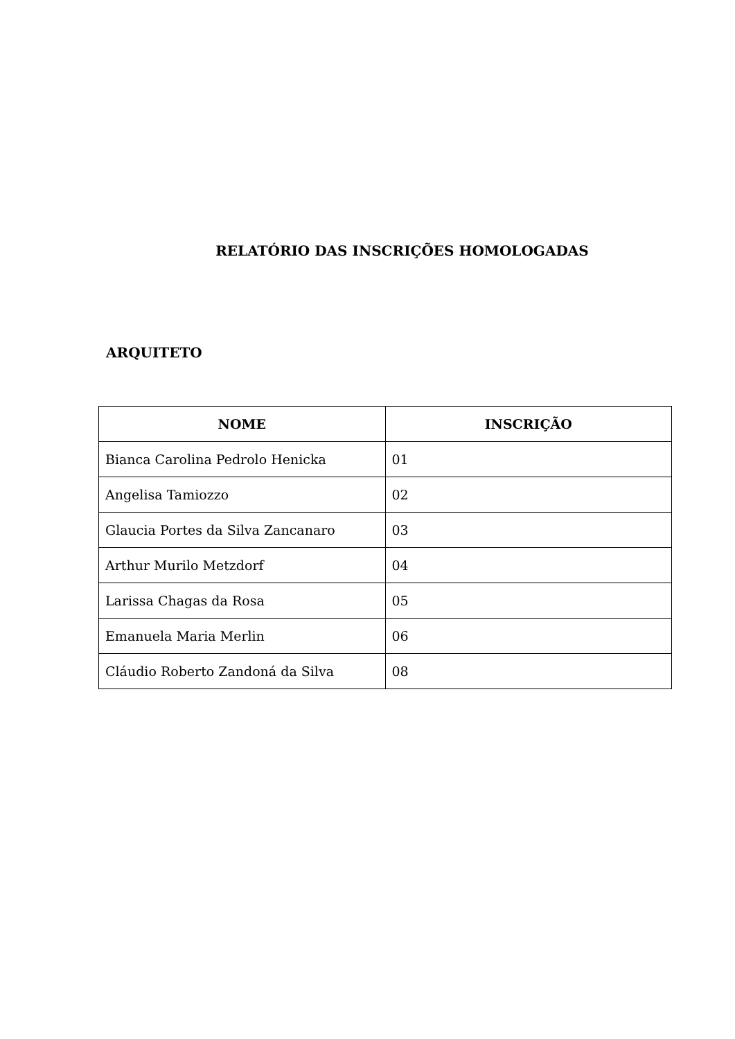RELATÓRIO DAS INSCRIÇÕES HOMOLOGADAS
ARQUITETO
| NOME | INSCRIÇÃO |
| --- | --- |
| Bianca Carolina Pedrolo Henicka | 01 |
| Angelisa Tamiozzo | 02 |
| Glaucia Portes da Silva Zancanaro | 03 |
| Arthur Murilo Metzdorf | 04 |
| Larissa Chagas da Rosa | 05 |
| Emanuela Maria Merlin | 06 |
| Cláudio Roberto Zandoná da Silva | 08 |